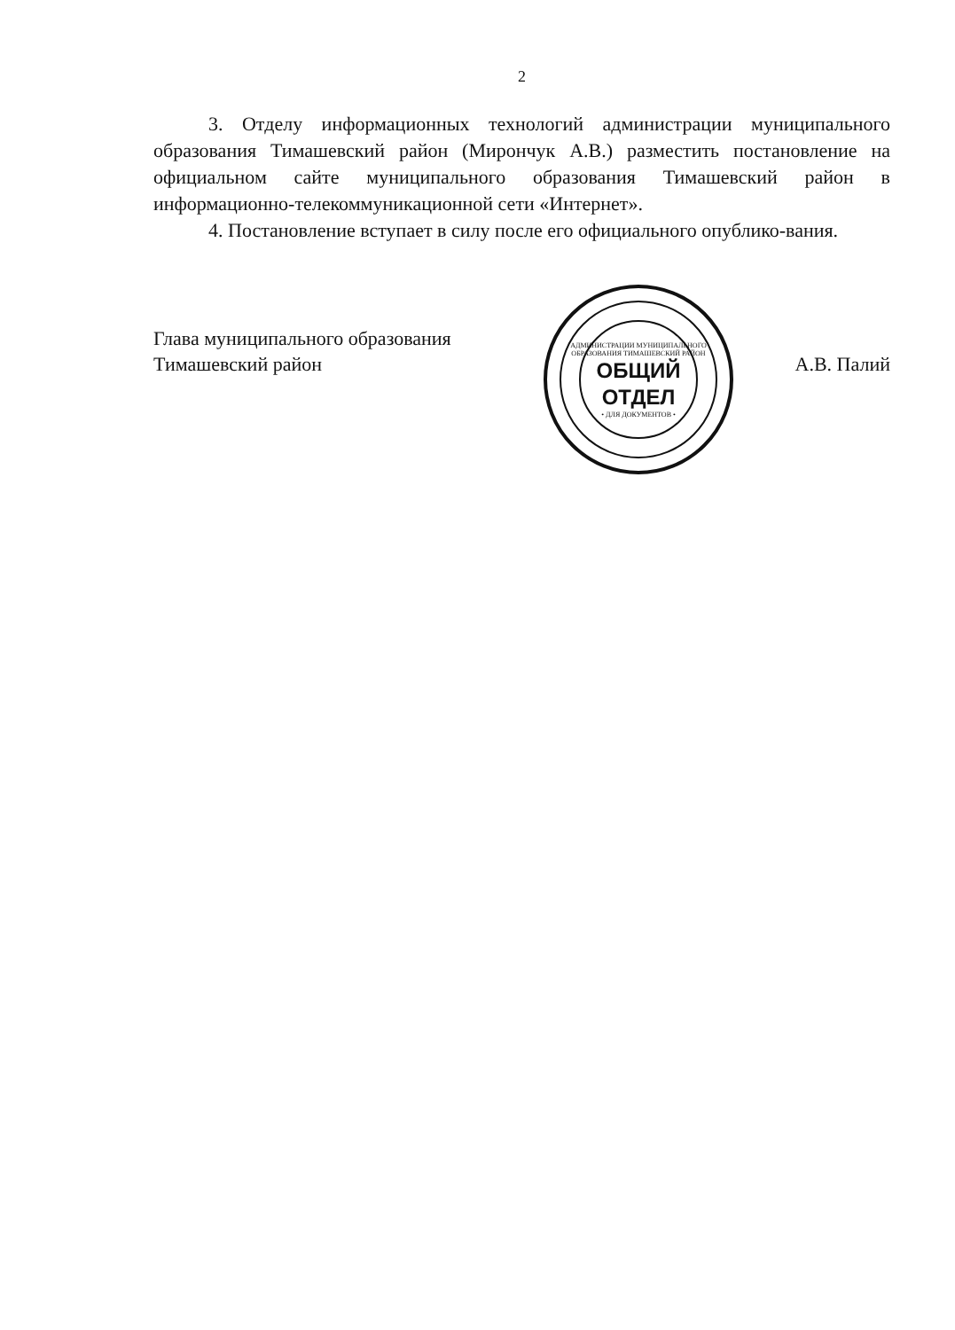2
3. Отделу информационных технологий администрации муниципального образования Тимашевский район (Мирончук А.В.) разместить постановление на официальном сайте муниципального образования Тимашевский район в информационно-телекоммуникационной сети «Интернет».
4. Постановление вступает в силу после его официального опублико-вания.
Глава муниципального образования
Тимашевский район
АДМИНИСТРАЦИИ МУНИЦИПАЛЬНОГО ОБРАЗОВАНИЯ ТИМАШЕВСКИЙ РАЙОН
ОБЩИЙ
ОТДЕЛ
• ДЛЯ ДОКУМЕНТОВ •
А.В. Палий